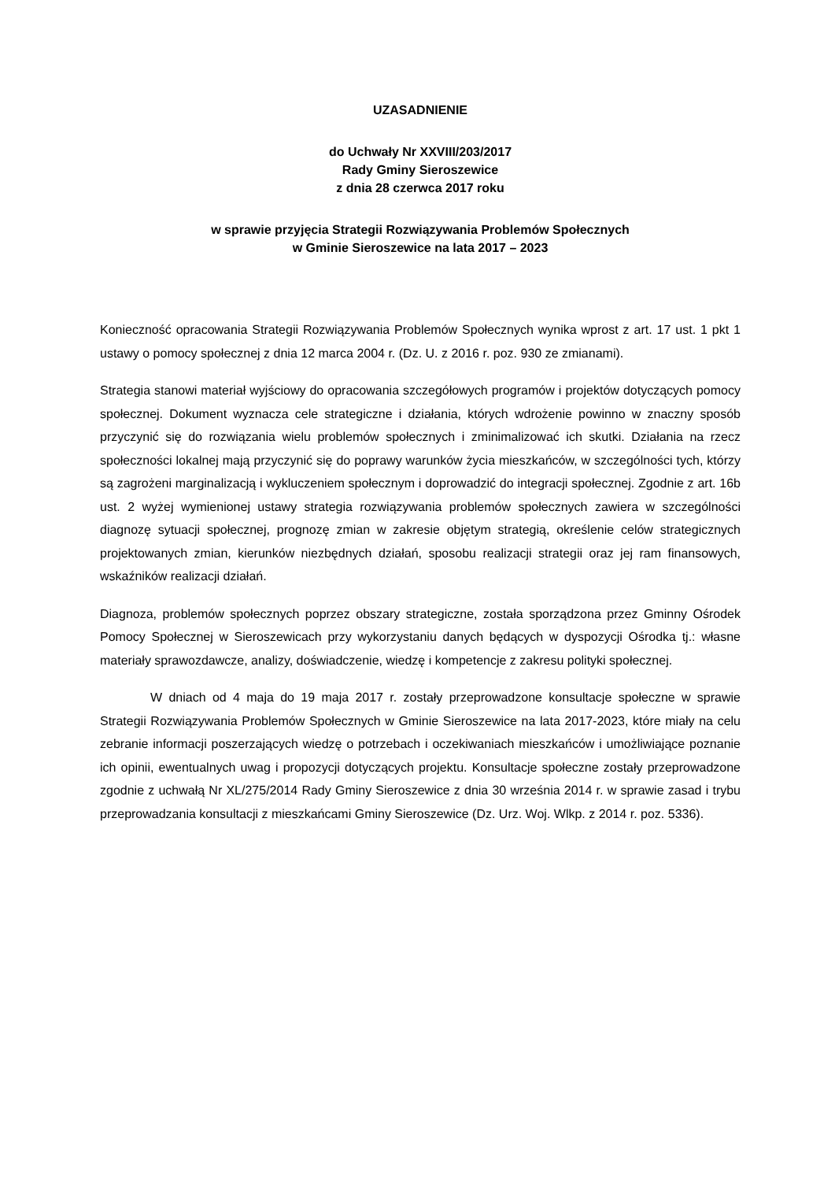UZASADNIENIE
do Uchwały Nr XXVIII/203/2017
Rady Gminy Sieroszewice
z dnia 28 czerwca 2017 roku
w sprawie przyjęcia Strategii Rozwiązywania Problemów Społecznych
w Gminie Sieroszewice na lata 2017 – 2023
Konieczność opracowania Strategii Rozwiązywania Problemów Społecznych wynika wprost z art. 17 ust. 1 pkt 1 ustawy o pomocy społecznej z dnia 12 marca 2004 r. (Dz. U. z 2016 r. poz. 930 ze zmianami).
Strategia stanowi materiał wyjściowy do opracowania szczegółowych programów i projektów dotyczących pomocy społecznej. Dokument wyznacza cele strategiczne i działania, których wdrożenie powinno w znaczny sposób przyczynić się do rozwiązania wielu problemów społecznych i zminimalizować ich skutki. Działania na rzecz społeczności lokalnej mają przyczynić się do poprawy warunków życia mieszkańców, w szczególności tych, którzy są zagrożeni marginalizacją i wykluczeniem społecznym i doprowadzić do integracji społecznej. Zgodnie z art. 16b ust. 2 wyżej wymienionej ustawy strategia rozwiązywania problemów społecznych zawiera w szczególności diagnozę sytuacji społecznej, prognozę zmian w zakresie objętym strategią, określenie celów strategicznych projektowanych zmian, kierunków niezbędnych działań, sposobu realizacji strategii oraz jej ram finansowych, wskaźników realizacji działań.
Diagnoza, problemów społecznych poprzez obszary strategiczne, została sporządzona przez Gminny Ośrodek Pomocy Społecznej w Sieroszewicach przy wykorzystaniu danych będących w dyspozycji Ośrodka tj.: własne materiały sprawozdawcze, analizy, doświadczenie, wiedzę i kompetencje z zakresu polityki społecznej.
W dniach od 4 maja do 19 maja 2017 r. zostały przeprowadzone konsultacje społeczne w sprawie Strategii Rozwiązywania Problemów Społecznych w Gminie Sieroszewice na lata 2017-2023, które miały na celu zebranie informacji poszerzających wiedzę o potrzebach i oczekiwaniach mieszkańców i umożliwiające poznanie ich opinii, ewentualnych uwag i propozycji dotyczących projektu. Konsultacje społeczne zostały przeprowadzone zgodnie z uchwałą Nr XL/275/2014 Rady Gminy Sieroszewice z dnia 30 września 2014 r. w sprawie zasad i trybu przeprowadzania konsultacji z mieszkańcami Gminy Sieroszewice (Dz. Urz. Woj. Wlkp. z 2014 r. poz. 5336).